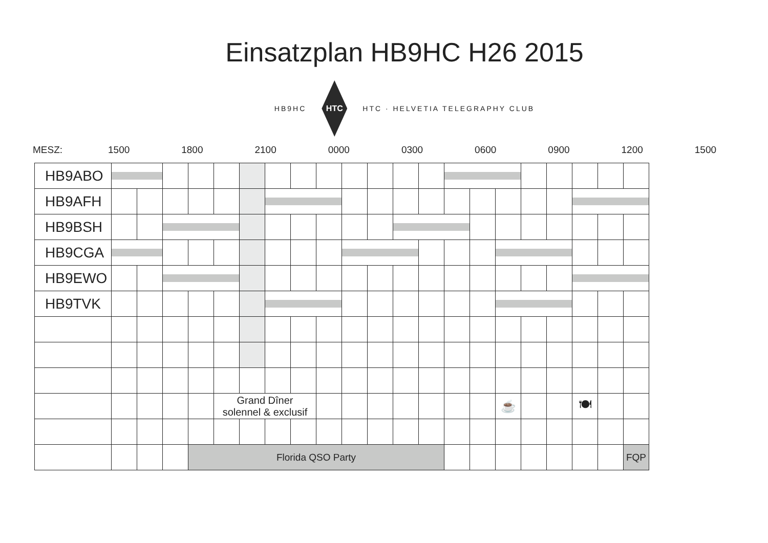Einsatzplan HB9HC H26 2015
HB9HC
HTC
HTC · HELVETIA TELEGRAPHY CLUB
MESZ: 1500 1800 2100 0000 0300 0600 0900 1200 1500
| HB9ABO | | | | | | | | | | | | | | | | | | | | | |
| HB9AFH | | | | | | | | | | | | | | | | | | | | | |
| HB9BSH | | | | | | | | | | | | | | | | | | | | | |
| HB9CGA | | | | | | | | | | | | | | | | | | | | | |
| HB9EWO | | | | | | | | | | | | | | | | | | | | | |
| HB9TVK | | | | | | | | | | | | | | | | | | | | | |
| | | | | | Grand Dîner solennel & exclusif | | | | | | | | | | | ☕ | | | 🍽 | | |
| | | | | Florida QSO Party | | | | | | | | | | | | | | | | | FQP |